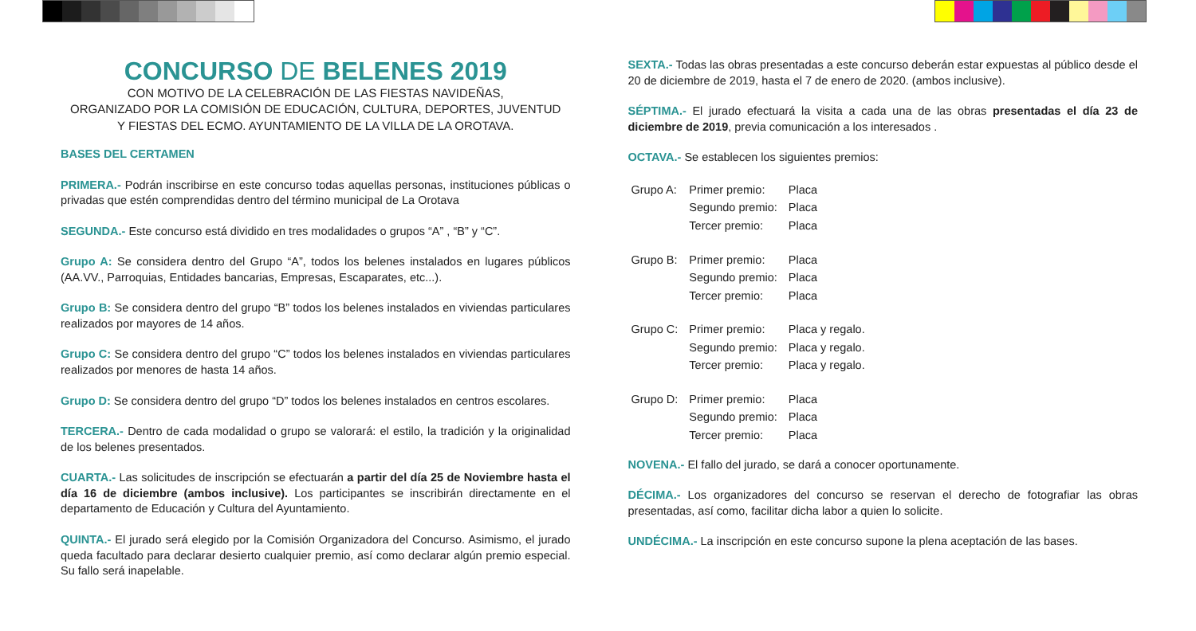CONCURSO DE BELENES 2019
CON MOTIVO DE LA CELEBRACIÓN DE LAS FIESTAS NAVIDEÑAS,
ORGANIZADO POR LA COMISIÓN DE EDUCACIÓN, CULTURA, DEPORTES, JUVENTUD
Y FIESTAS DEL ECMO. AYUNTAMIENTO DE LA VILLA DE LA OROTAVA.
BASES DEL CERTAMEN
PRIMERA.- Podrán inscribirse en este concurso todas aquellas personas, instituciones públicas o privadas que estén comprendidas dentro del término municipal de La Orotava
SEGUNDA.- Este concurso está dividido en tres modalidades o grupos “A” , “B” y “C”.
Grupo A: Se considera dentro del Grupo “A”, todos los belenes instalados en lugares públicos (AA.VV., Parroquias, Entidades bancarias, Empresas, Escaparates, etc...).
Grupo B: Se considera dentro del grupo “B” todos los belenes instalados en viviendas particulares realizados por mayores de 14 años.
Grupo C: Se considera dentro del grupo “C” todos los belenes instalados en viviendas particulares realizados por menores de hasta 14 años.
Grupo D: Se considera dentro del grupo “D” todos los belenes instalados en centros escolares.
TERCERA.- Dentro de cada modalidad o grupo se valorará: el estilo, la tradición y la originalidad de los belenes presentados.
CUARTA.- Las solicitudes de inscripción se efectuarán a partir del día 25 de Noviembre hasta el día 16 de diciembre (ambos inclusive). Los participantes se inscribirán directamente en el departamento de Educación y Cultura del Ayuntamiento.
QUINTA.- El jurado será elegido por la Comisión Organizadora del Concurso. Asimismo, el jurado queda facultado para declarar desierto cualquier premio, así como declarar algún premio especial. Su fallo será inapelable.
SEXTA.- Todas las obras presentadas a este concurso deberán estar expuestas al público desde el 20 de diciembre de 2019, hasta el 7 de enero de 2020. (ambos inclusive).
SÉPTIMA.- El jurado efectuará la visita a cada una de las obras presentadas el día 23 de diciembre de 2019, previa comunicación a los interesados .
OCTAVA.- Se establecen los siguientes premios:
| Grupo A: | Primer premio: | Placa |
| | Segundo premio: | Placa |
| | Tercer premio: | Placa |
| Grupo B: | Primer premio: | Placa |
| | Segundo premio: | Placa |
| | Tercer premio: | Placa |
| Grupo C: | Primer premio: | Placa y regalo. |
| | Segundo premio: | Placa y regalo. |
| | Tercer premio: | Placa y regalo. |
| Grupo D: | Primer premio: | Placa |
| | Segundo premio: | Placa |
| | Tercer premio: | Placa |
NOVENA.- El fallo del jurado, se dará a conocer oportunamente.
DÉCIMA.- Los organizadores del concurso se reservan el derecho de fotografiar las obras presentadas, así como, facilitar dicha labor a quien lo solicite.
UNDÉCIMA.- La inscripción en este concurso supone la plena aceptación de las bases.